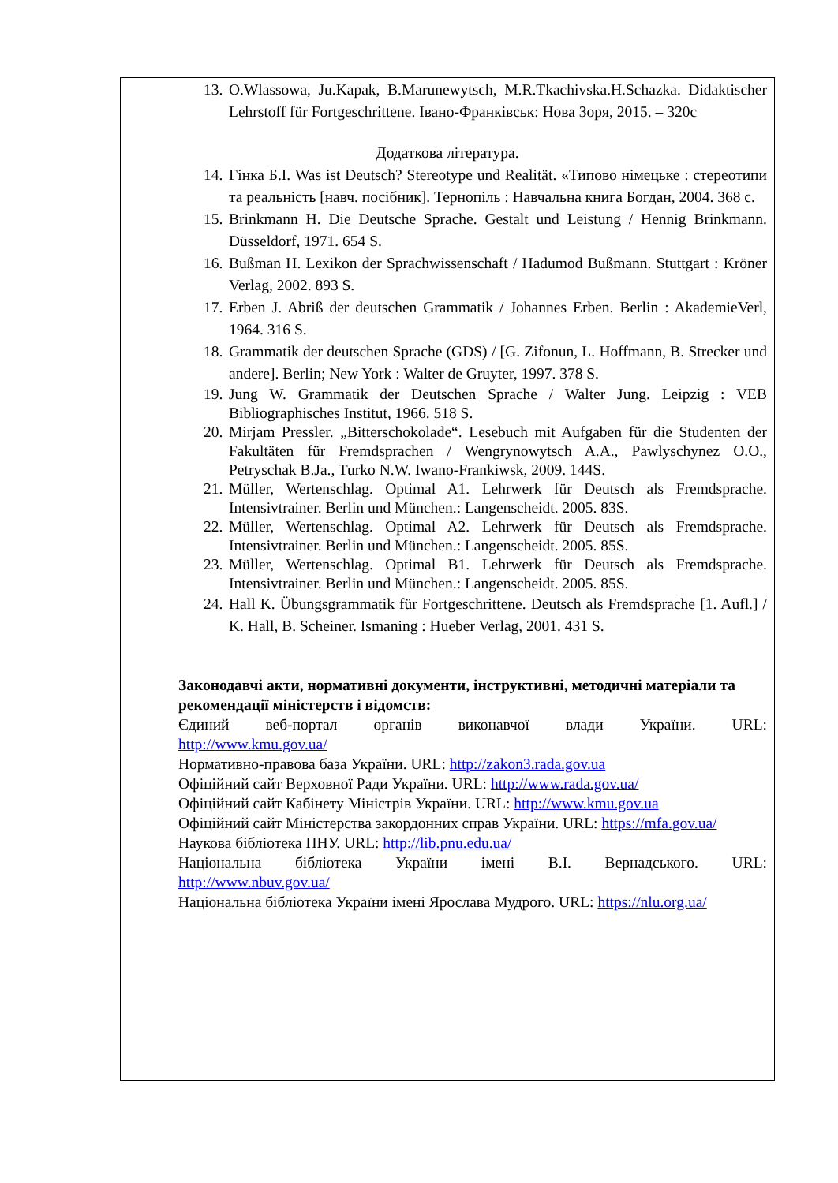13. O.Wlassowa, Ju.Kapak, B.Marunewytsch, M.R.Tkachivska.H.Schazka. Didaktischer Lehrstoff für Fortgeschrittene. Івано-Франківськ: Нова Зоря, 2015. – 320с
Додаткова література.
14. Гінка Б.І. Was ist Deutsch? Stereotype und Realität. «Типово німецьке : стереотипи та реальність [навч. посібник]. Тернопіль : Навчальна книга Богдан, 2004. 368 с.
15. Brinkmann H. Die Deutsche Sprache. Gestalt und Leistung / Hennig Brinkmann. Düsseldorf, 1971. 654 S.
16. Bußman H. Lexikon der Sprachwissenschaft / Hadumod Bußmann. Stuttgart : Kröner Verlag, 2002. 893 S.
17. Erben J. Abriß der deutschen Grammatik / Johannes Erben. Berlin : AkademieVerl, 1964. 316 S.
18. Grammatik der deutschen Sprache (GDS) / [G. Zifonun, L. Hoffmann, B. Strecker und andere]. Berlin; New York : Walter de Gruyter, 1997. 378 S.
19. Jung W. Grammatik der Deutschen Sprache / Walter Jung. Leipzig : VEB Bibliographisches Institut, 1966. 518 S.
20. Mirjam Pressler. „Bitterschokolade“. Lesebuch mit Aufgaben für die Studenten der Fakultäten für Fremdsprachen / Wengrynowytsch A.A., Pawlyschynez O.O., Petryschak B.Ja., Turko N.W. Iwano-Frankiwsk, 2009. 144S.
21. Müller, Wertenschlag. Optimal A1. Lehrwerk für Deutsch als Fremdsprache. Intensivtrainer. Berlin und München.: Langenscheidt. 2005. 83S.
22. Müller, Wertenschlag. Optimal A2. Lehrwerk für Deutsch als Fremdsprache. Intensivtrainer. Berlin und München.: Langenscheidt. 2005. 85S.
23. Müller, Wertenschlag. Optimal B1. Lehrwerk für Deutsch als Fremdsprache. Intensivtrainer. Berlin und München.: Langenscheidt. 2005. 85S.
24. Hall K. Übungsgrammatik für Fortgeschrittene. Deutsch als Fremdsprache [1. Aufl.] / K. Hall, B. Scheiner. Ismaning : Hueber Verlag, 2001. 431 S.
Законодавчі акти, нормативні документи, інструктивні, методичні матеріали та рекомендації міністерств і відомств:
Єдиний веб-портал органів виконавчої влади України. URL:
http://www.kmu.gov.ua/
Нормативно-правова база України. URL: http://zakon3.rada.gov.ua
Офіційний сайт Верховної Ради України. URL: http://www.rada.gov.ua/
Офіційний сайт Кабінету Міністрів України. URL: http://www.kmu.gov.ua
Офіційний сайт Міністерства закордонних справ України. URL: https://mfa.gov.ua/
Наукова бібліотека ПНУ. URL: http://lib.pnu.edu.ua/
Національна бібліотека України імені В.І. Вернадського. URL:
http://www.nbuv.gov.ua/
Національна бібліотека України імені Ярослава Мудрого. URL: https://nlu.org.ua/